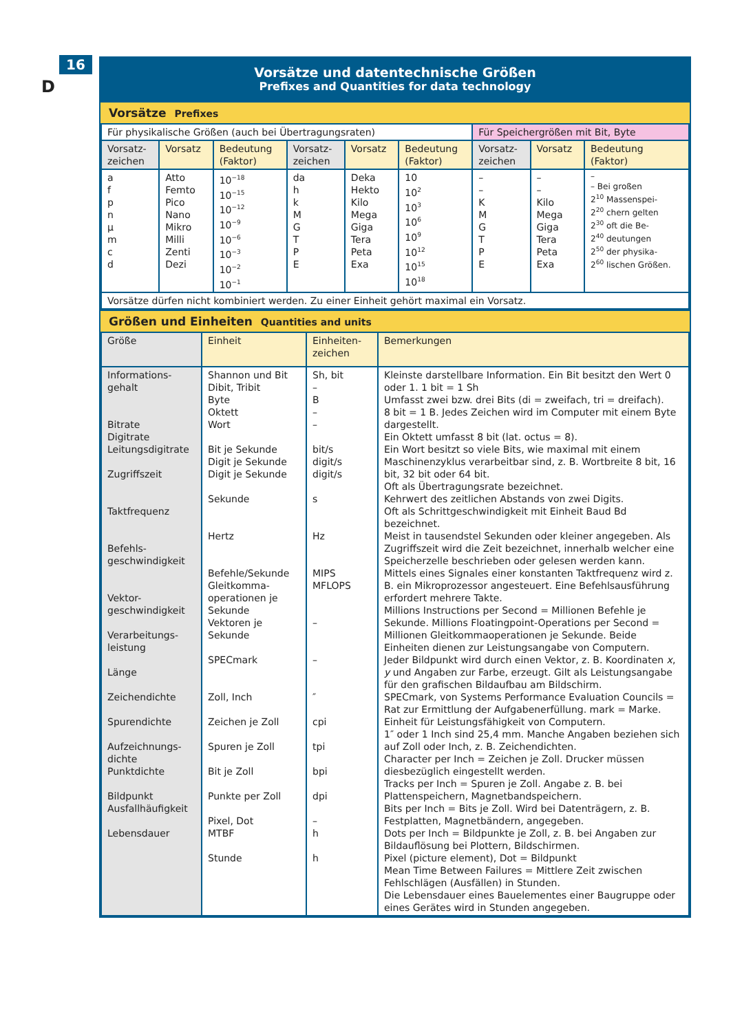16
D
Vorsätze und datentechnische Größen
Prefixes and Quantities for data technology
Vorsätze Prefixes
| Für physikalische Größen (auch bei Übertragungsraten) | | | | | | Für Speichergrößen mit Bit, Byte | | |
| Vorsatz- zeichen | Vorsatz | Bedeutung (Faktor) | Vorsatz- zeichen | Vorsatz | Bedeutung (Faktor) | Vorsatz- zeichen | Vorsatz | Bedeutung (Faktor) |
| a f p n µ m c d | Atto Femto Pico Nano Mikro Milli Zenti Dezi | 10<sup>−18</sup> 10<sup>−15</sup> 10<sup>−12</sup> 10<sup>−9</sup> 10<sup>−6</sup> 10<sup>−3</sup> 10<sup>−2</sup> 10<sup>−1</sup> | da h k M G T P E | Deka Hekto Kilo Mega Giga Tera Peta Exa | 10 10<sup>2</sup> 10<sup>3</sup> 10<sup>6</sup> 10<sup>9</sup> 10<sup>12</sup> 10<sup>15</sup> 10<sup>18</sup> | – – K M G T P E | – – Kilo Mega Giga Tera Peta Exa | – – Bei großen 2<sup>10</sup> Massenspei- 2<sup>20</sup> chern gelten 2<sup>30</sup> oft die Be- 2<sup>40</sup> deutungen 2<sup>50</sup> der physika- 2<sup>60</sup> lischen Größen. |
| Vorsätze dürfen nicht kombiniert werden. Zu einer Einheit gehört maximal ein Vorsatz. | | | | | | | | |
Größen und Einheiten Quantities and units
| Größe | Einheit | Einheiten- zeichen | Bemerkungen |
| --- | --- | --- | --- |
| Informations- gehalt Bitrate Digitrate Leitungsdigitrate Zugriffszeit Taktfrequenz Befehls- geschwindigkeit Vektor- geschwindigkeit Verarbeitungs- leistung Länge Zeichendichte Spurendichte Aufzeichnungs- dichte Punktdichte Bildpunkt Ausfallhäufigkeit Lebensdauer | Shannon und Bit Dibit, Tribit Byte Oktett Wort Bit je Sekunde Digit je Sekunde Digit je Sekunde Sekunde Hertz Befehle/Sekunde Gleitkomma- operationen je Sekunde Vektoren je Sekunde SPECmark Zoll, Inch Zeichen je Zoll Spuren je Zoll Bit je Zoll Punkte per Zoll Pixel, Dot MTBF Stunde | Sh, bit – B – – bit/s digit/s digit/s s Hz MIPS MFLOPS – – ″ cpi tpi bpi dpi – h h | Kleinste darstellbare Information. Ein Bit besitzt den Wert 0 oder 1. 1 bit = 1 Sh Umfasst zwei bzw. drei Bits (di = zweifach, tri = dreifach). 8 bit = 1 B. Jedes Zeichen wird im Computer mit einem Byte dargestellt. Ein Oktett umfasst 8 bit (lat. octus = 8). Ein Wort besitzt so viele Bits, wie maximal mit einem Maschinenzyklus verarbeitbar sind, z. B. Wortbreite 8 bit, 16 bit, 32 bit oder 64 bit. Oft als Übertragungsrate bezeichnet. Kehrwert des zeitlichen Abstands von zwei Digits. Oft als Schrittgeschwindigkeit mit Einheit Baud Bd bezeichnet. Meist in tausendstel Sekunden oder kleiner angegeben. Als Zugriffszeit wird die Zeit bezeichnet, innerhalb welcher eine Speicherzelle beschrieben oder gelesen werden kann. Mittels eines Signales einer konstanten Taktfrequenz wird z. B. ein Mikroprozessor angesteuert. Eine Befehlsausführung erfordert mehrere Takte. Millions Instructions per Second = Millionen Befehle je Sekunde. Millions Floatingpoint-Operations per Second = Millionen Gleitkommaoperationen je Sekunde. Beide Einheiten dienen zur Leistungsangabe von Computern. Jeder Bildpunkt wird durch einen Vektor, z. B. Koordinaten x , y und Angaben zur Farbe, erzeugt. Gilt als Leistungsangabe für den grafischen Bildaufbau am Bildschirm. SPECmark, von Systems Performance Evaluation Councils = Rat zur Ermittlung der Aufgabenerfüllung. mark = Marke. Einheit für Leistungsfähigkeit von Computern. 1″ oder 1 Inch sind 25,4 mm. Manche Angaben beziehen sich auf Zoll oder Inch, z. B. Zeichendichten. Character per Inch = Zeichen je Zoll. Drucker müssen diesbezüglich eingestellt werden. Tracks per Inch = Spuren je Zoll. Angabe z. B. bei Plattenspeichern, Magnetbandspeichern. Bits per Inch = Bits je Zoll. Wird bei Datenträgern, z. B. Festplatten, Magnetbändern, angegeben. Dots per Inch = Bildpunkte je Zoll, z. B. bei Angaben zur Bildauflösung bei Plottern, Bildschirmen. Pixel (picture element), Dot = Bildpunkt Mean Time Between Failures = Mittlere Zeit zwischen Fehlschlägen (Ausfällen) in Stunden. Die Lebensdauer eines Bauelementes einer Baugruppe oder eines Gerätes wird in Stunden angegeben. |